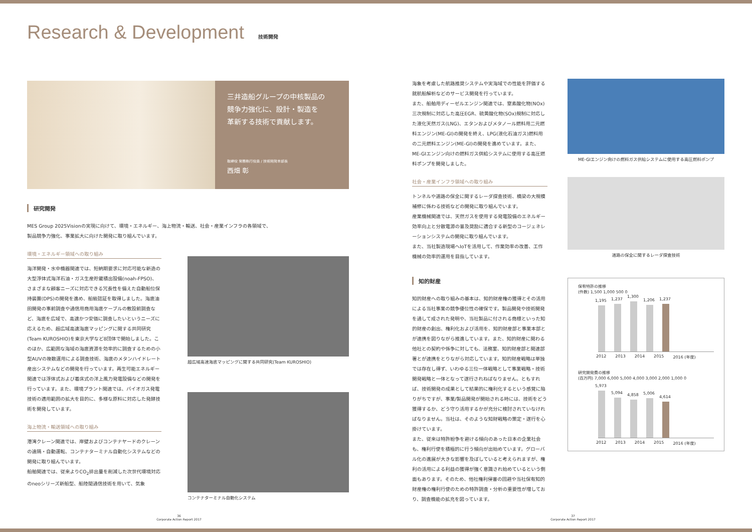Research & Development 技術開発
三井造船グループの中核製品の
競争力強化に、設計・製造を
革新する技術で貢献します。
取締役 常務執行役員 / 技術開発本部長
西畑 彰
研究開発
MES Group 2025Visionの実現に向けて、環境・エネルギー、海上物流・輸送、社会・産業インフラの各領域で、
製品競争力強化、事業拡大に向けた開発に取り組んでいます。
環境・エネルギー領域への取り組み
海洋開発・水中機器関連では、短納期要求に対応可能な新造の大型浮体式海洋石油・ガス生産貯蔵積出設備(noah-FPSO)、さまざまな顧客ニーズに対応できる冗長性を備えた自動船位保持装置(DPS)の開発を進め、船級認証を取得しました。海底油田開発の事前調査や通信用商用海底ケーブルの敷設前調査など、海底を広域で、高速かつ安価に調査したいというニーズに応えるため、超広域高速海底マッピングに関する共同研究(Team KUROSHIO)を東京大学など8団体で開始しました。このほか、広範囲な海域の海底資源を効率的に調査するための小型AUVの複数運用による調査技術、海底のメタンハイドレート産出システムなどの開発を行っています。再生可能エネルギー関連では浮体式および着床式の洋上風力発電設備などの開発を行っています。また、環境プラント関連では、バイオガス発電技術の適用範囲の拡大を目的に、多様な原料に対応した発酵技術を開発しています。
海上物流・輸送領域への取り組み
港湾クレーン関連では、岸壁およびコンテナヤードのクレーンの遠隔・自動運転、コンテナターミナル自動化システムなどの開発に取り組んでいます。
船舶関連では、従来よりCO<sub>2</sub>排出量を削減した次世代環境対応のneoシリーズ新船型、船陸間通信技術を用いて、気象
超広域高速海底マッピングに関する共同研究(Team KUROSHIO)
コンテナターミナル自動化システム
海象を考慮した航路推奨システムや実海域での性能を評価する就航船解析などのサービス開発を行っています。
また、船舶用ディーゼルエンジン関連では、窒素酸化物(NOx)三次規制に対応した高圧EGR、硫黄酸化物(SOx)規制に対応した液化天然ガス(LNG)、エタンおよびメタノール燃料用二元燃料エンジン(ME-GI)の開発を終え、LPG(液化石油ガス)燃料用の二元燃料エンジン(ME-GI)の開発を進めています。また、ME-GIエンジン向けの燃料ガス供給システムに使用する高圧燃料ポンプを開発しました。
社会・産業インフラ領域への取り組み
トンネルや道路の保全に関するレーダ探査技術、橋梁の大規模補修に係わる技術などの開発に取り組んでいます。
産業機械関連では、天然ガスを使用する発電設備のエネルギー効率向上と分散電源の普及奨励に適合する新型のコージェネレーションシステムの開発に取り組んでいます。
また、当社製造現場へIoTを活用して、作業効率の改善、工作機械の効率的運用を目指しています。
知的財産
知的財産への取り組みの基本は、知的財産権の獲得とその活用による当社事業の競争優位性の確保です。製品開発や技術開発を通して成された発明や、当社製品に付される商標といった知的財産の創出、権利化および活用を、知的財産部と事業本部とが連携を図りながら推進しています。また、知的財産に関わる他社との契約や係争に対しても、法務室、知的財産部と関連部署とが連携をとりながら対応しています。知的財産戦略は単独では存在し得ず、いわゆる三位一体戦略として事業戦略・技術開発戦略と一体となって遂行されねばなりません。ともすれば、技術開発の成果として結果的に権利化するという感覚に陥りがちですが、事業/製品開発が開始される時には、技術をどう獲得するか、どう守り活用するかが充分に検討されていなければなりません。当社は、そのような知財戦略の策定・遂行を心掛けています。
また、従来は特許紛争を避ける傾向のあった日本の企業社会も、権利行使を積極的に行う傾向が出始めています。グローバル化の進展が大きな影響を及ぼしていると考えられますが、権利の活用による利益の獲得が強く意識され始めているという側面もあります。そのため、他社権利侵害の回避や当社保有知的財産権の権利行使のための特許調査・分析の重要性が増しており、調査機能の拡充を図っています。
ME-GIエンジン向けの燃料ガス供給システムに使用する高圧燃料ポンプ
道路の保全に関するレーダ探査技術
保有特許の推移
(件数) 1,500 1,000 500 0
1,195
1,237
1,300
1,206
1,237
2012 2013 2014 2015 2016 (年度)
研究開発費の推移
(百万円) 7,000 6,000 5,000 4,000 3,000 2,000 1,000 0
5,973
5,094
4,858
5,006
4,614
2012 2013 2014 2015 2016 (年度)
36
Corporate Action Report 2017
37
Corporate Action Report 2017